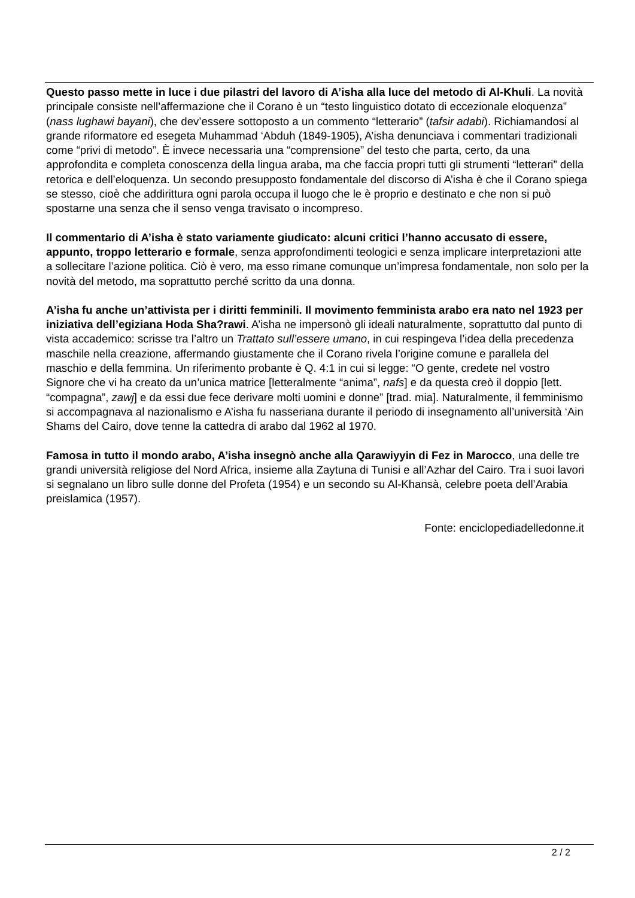Questo passo mette in luce i due pilastri del lavoro di A’isha alla luce del metodo di Al-Khuli. La novità principale consiste nell’affermazione che il Corano è un “testo linguistico dotato di eccezionale eloquenza” (nass lughawi bayani), che dev’essere sottoposto a un commento “letterario” (tafsir adabi). Richiamandosi al grande riformatore ed esegeta Muhammad ‘Abduh (1849-1905), A’isha denunciava i commentari tradizionali come “privi di metodo”. È invece necessaria una “comprensione” del testo che parta, certo, da una approfondita e completa conoscenza della lingua araba, ma che faccia propri tutti gli strumenti “letterari” della retorica e dell’eloquenza. Un secondo presupposto fondamentale del discorso di A’isha è che il Corano spiega se stesso, cioè che addirittura ogni parola occupa il luogo che le è proprio e destinato e che non si può spostarne una senza che il senso venga travisato o incompreso.
Il commentario di A’isha è stato variamente giudicato: alcuni critici l’hanno accusato di essere, appunto, troppo letterario e formale, senza approfondimenti teologici e senza implicare interpretazioni atte a sollecitare l’azione politica. Ciò è vero, ma esso rimane comunque un’impresa fondamentale, non solo per la novità del metodo, ma soprattutto perché scritto da una donna.
A’isha fu anche un’attivista per i diritti femminili. Il movimento femminista arabo era nato nel 1923 per iniziativa dell’egiziana Hoda Sha?rawi. A’isha ne impersonò gli ideali naturalmente, soprattutto dal punto di vista accademico: scrisse tra l’altro un Trattato sull’essere umano, in cui respingeva l’idea della precedenza maschile nella creazione, affermando giustamente che il Corano rivela l’origine comune e parallela del maschio e della femmina. Un riferimento probante è Q. 4:1 in cui si legge: “O gente, credete nel vostro Signore che vi ha creato da un’unica matrice [letteralmente “anima”, nafs] e da questa creò il doppio [lett. “compagna”, zawj] e da essi due fece derivare molti uomini e donne” [trad. mia]. Naturalmente, il femminismo si accompagnava al nazionalismo e A’isha fu nasseriana durante il periodo di insegnamento all’università ‘Ain Shams del Cairo, dove tenne la cattedra di arabo dal 1962 al 1970.
Famosa in tutto il mondo arabo, A’isha insegnò anche alla Qarawiyyin di Fez in Marocco, una delle tre grandi università religiose del Nord Africa, insieme alla Zaytuna di Tunisi e all’Azhar del Cairo. Tra i suoi lavori si segnalano un libro sulle donne del Profeta (1954) e un secondo su Al-Khansà, celebre poeta dell’Arabia preislamica (1957).
Fonte: enciclopediadelledonne.it
2 / 2